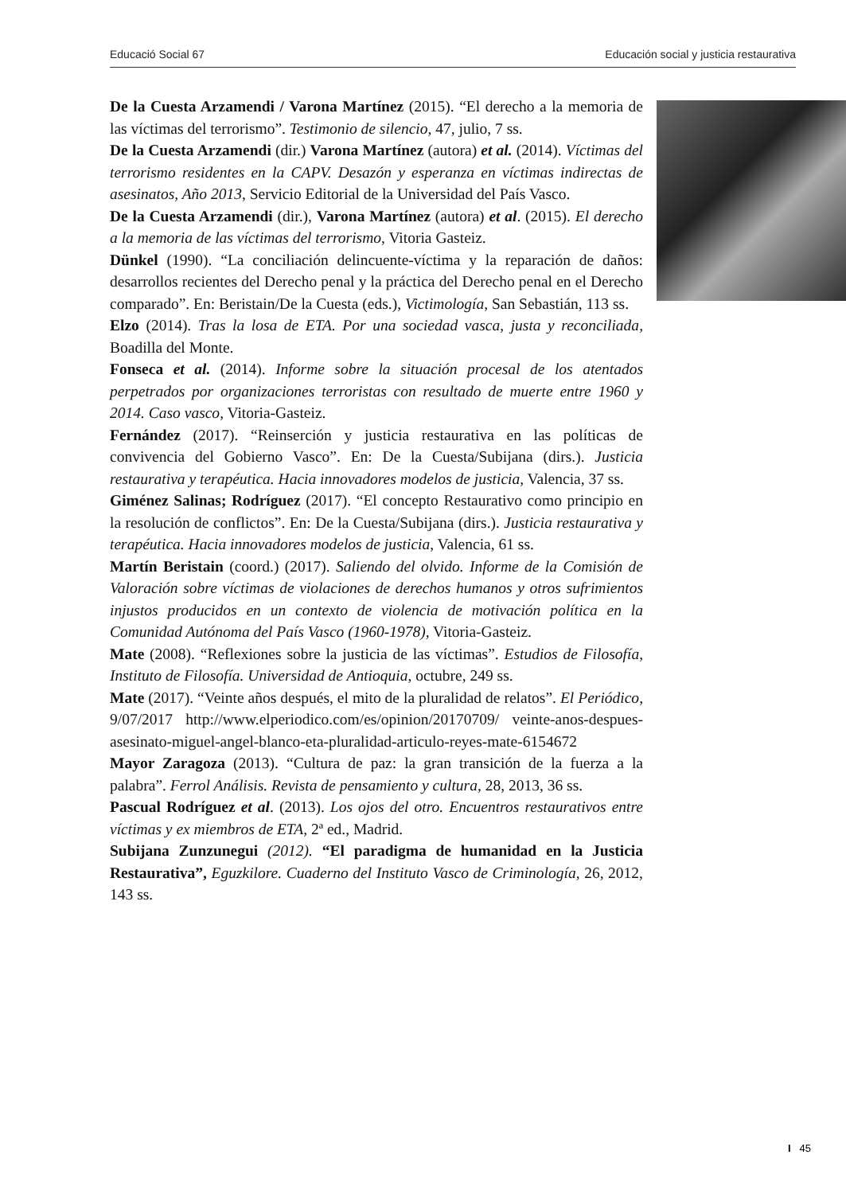Educació Social 67 Educación social y justicia restaurativa
De la Cuesta Arzamendi / Varona Martínez (2015). “El derecho a la memoria de las víctimas del terrorismo”. Testimonio de silencio, 47, julio, 7 ss.
De la Cuesta Arzamendi (dir.) Varona Martínez (autora) et al. (2014). Víctimas del terrorismo residentes en la CAPV. Desazón y esperanza en víctimas indirectas de asesinatos, Año 2013, Servicio Editorial de la Universidad del País Vasco.
De la Cuesta Arzamendi (dir.), Varona Martínez (autora) et al. (2015). El derecho a la memoria de las víctimas del terrorismo, Vitoria Gasteiz.
Dünkel (1990). “La conciliación delincuente-víctima y la reparación de daños: desarrollos recientes del Derecho penal y la práctica del Derecho penal en el Derecho comparado”. En: Beristain/De la Cuesta (eds.), Victimología, San Sebastián, 113 ss.
Elzo (2014). Tras la losa de ETA. Por una sociedad vasca, justa y reconciliada, Boadilla del Monte.
Fonseca et al. (2014). Informe sobre la situación procesal de los atentados perpetrados por organizaciones terroristas con resultado de muerte entre 1960 y 2014. Caso vasco, Vitoria-Gasteiz.
Fernández (2017). “Reinserción y justicia restaurativa en las políticas de convivencia del Gobierno Vasco”. En: De la Cuesta/Subijana (dirs.). Justicia restaurativa y terapéutica. Hacia innovadores modelos de justicia, Valencia, 37 ss.
Giménez Salinas; Rodríguez (2017). “El concepto Restaurativo como principio en la resolución de conflictos”. En: De la Cuesta/Subijana (dirs.). Justicia restaurativa y terapéutica. Hacia innovadores modelos de justicia, Valencia, 61 ss.
Martín Beristain (coord.) (2017). Saliendo del olvido. Informe de la Comisión de Valoración sobre víctimas de violaciones de derechos humanos y otros sufrimientos injustos producidos en un contexto de violencia de motivación política en la Comunidad Autónoma del País Vasco (1960-1978), Vitoria-Gasteiz.
Mate (2008). “Reflexiones sobre la justicia de las víctimas”. Estudios de Filosofía, Instituto de Filosofía. Universidad de Antioquia, octubre, 249 ss.
Mate (2017). “Veinte años después, el mito de la pluralidad de relatos”. El Periódico, 9/07/2017 http://www.elperiodico.com/es/opinion/20170709/ veinte-anos-despues-asesinato-miguel-angel-blanco-eta-pluralidad-articulo-reyes-mate-6154672
Mayor Zaragoza (2013). “Cultura de paz: la gran transición de la fuerza a la palabra”. Ferrol Análisis. Revista de pensamiento y cultura, 28, 2013, 36 ss.
Pascual Rodríguez et al. (2013). Los ojos del otro. Encuentros restaurativos entre víctimas y ex miembros de ETA, 2ª ed., Madrid.
Subijana Zunzunegui (2012). “El paradigma de humanidad en la Justicia Restaurativa”, Eguzkilore. Cuaderno del Instituto Vasco de Criminología, 26, 2012, 143 ss.
I 45